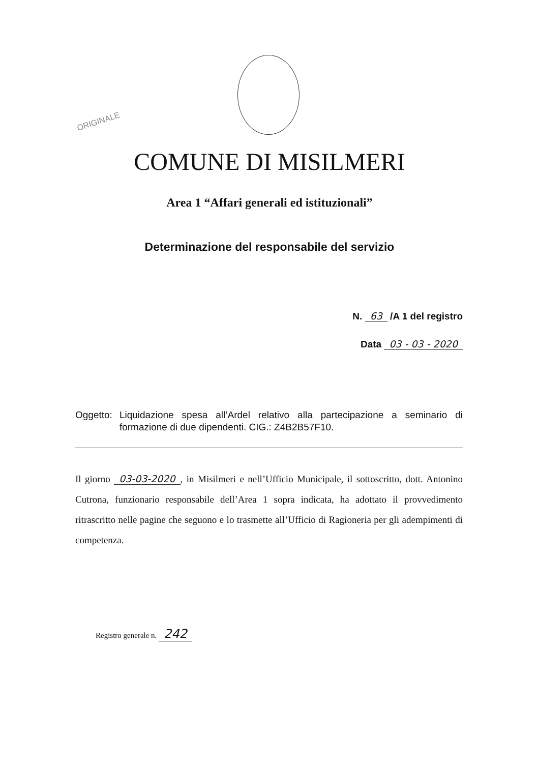ORIGINALE
COMUNE DI MISILMERI
Area 1 “Affari generali ed istituzionali”
Determinazione del responsabile del servizio
N. 63 /A 1 del registro
Data 03 - 03 - 2020
Oggetto: Liquidazione spesa all’Ardel relativo alla partecipazione a seminario di formazione di due dipendenti. CIG.: Z4B2B57F10.
Il giorno 03-03-2020, in Misilmeri e nell’Ufficio Municipale, il sottoscritto, dott. Antonino Cutrona, funzionario responsabile dell’Area 1 sopra indicata, ha adottato il provvedimento ritrascritto nelle pagine che seguono e lo trasmette all’Ufficio di Ragioneria per gli adempimenti di competenza.
Registro generale n. 242